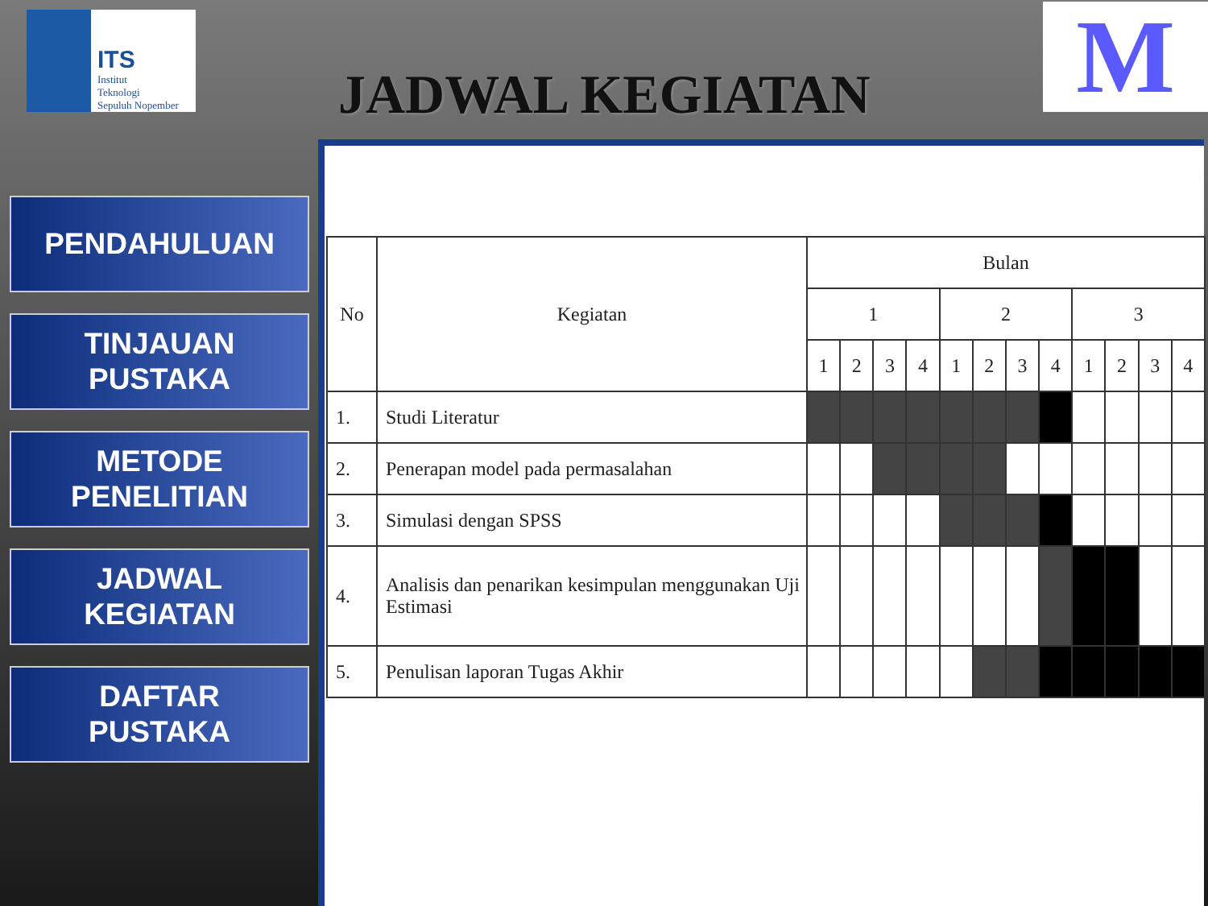ITS
Institut
Teknologi
Sepuluh Nopember
M JADWAL KEGIATAN
PENDAHULUAN
TINJAUAN
PUSTAKA
METODE
PENELITIAN
JADWAL
KEGIATAN
DAFTAR
PUSTAKA
| No | Kegiatan | Bulan | | | | | | | | | | | |
| --- | --- | --- | --- | --- | --- | --- | --- | --- | --- | --- | --- | --- | --- |
| | | 1 | | | | 2 | | | | 3 | | | |
| | | 1 | 2 | 3 | 4 | 1 | 2 | 3 | 4 | 1 | 2 | 3 | 4 |
| 1. | Studi Literatur | | | | | | | | | | | | |
| 2. | Penerapan model pada permasalahan | | | | | | | | | | | | |
| 3. | Simulasi dengan SPSS | | | | | | | | | | | | |
| 4. | Analisis dan penarikan kesimpulan menggunakan Uji Estimasi | | | | | | | | | | | | |
| 5. | Penulisan laporan Tugas Akhir | | | | | | | | | | | | |